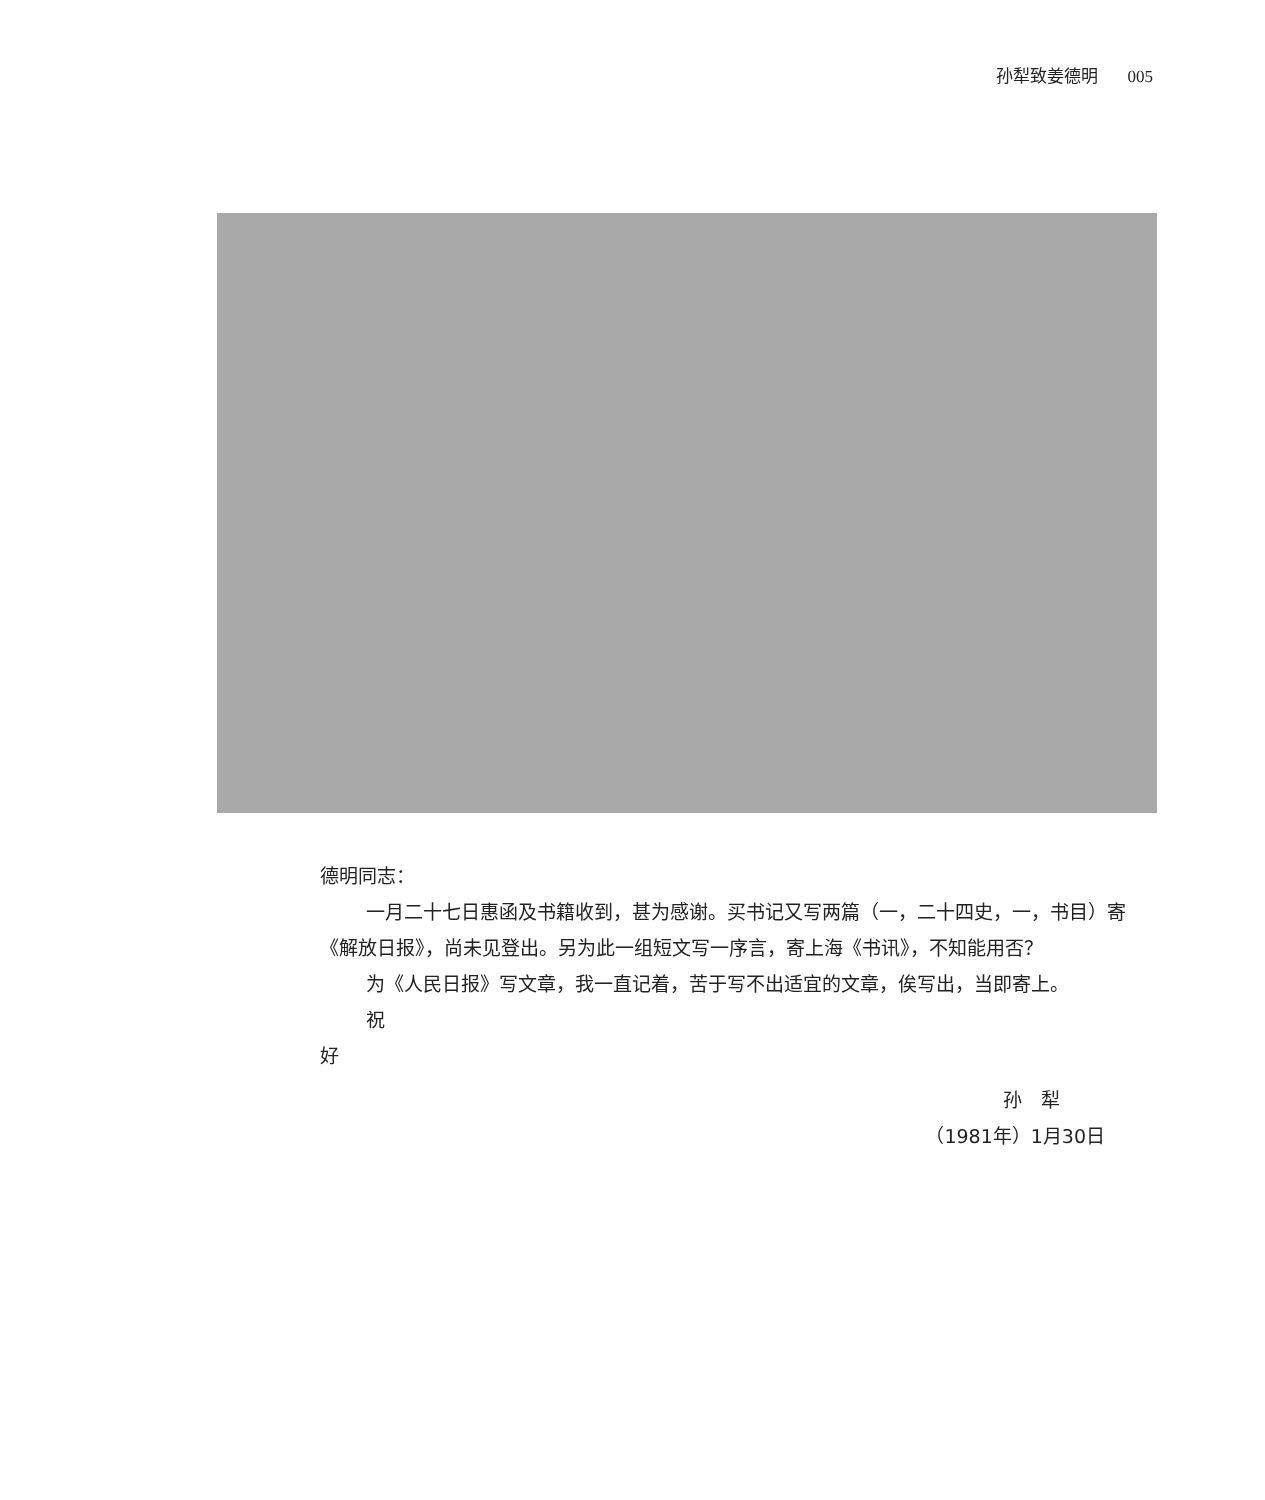孙犁致姜德明 005
德明同志：
一月二十七日惠函及书籍收到，甚为感谢。买书记又写两篇（一，二十四史，一，书目）寄《解放日报》，尚未见登出。另为此一组短文写一序言，寄上海《书讯》，不知能用否？
为《人民日报》写文章，我一直记着，苦于写不出适宜的文章，俟写出，当即寄上。
祝
好
孙　犁
（1981年）1月30日